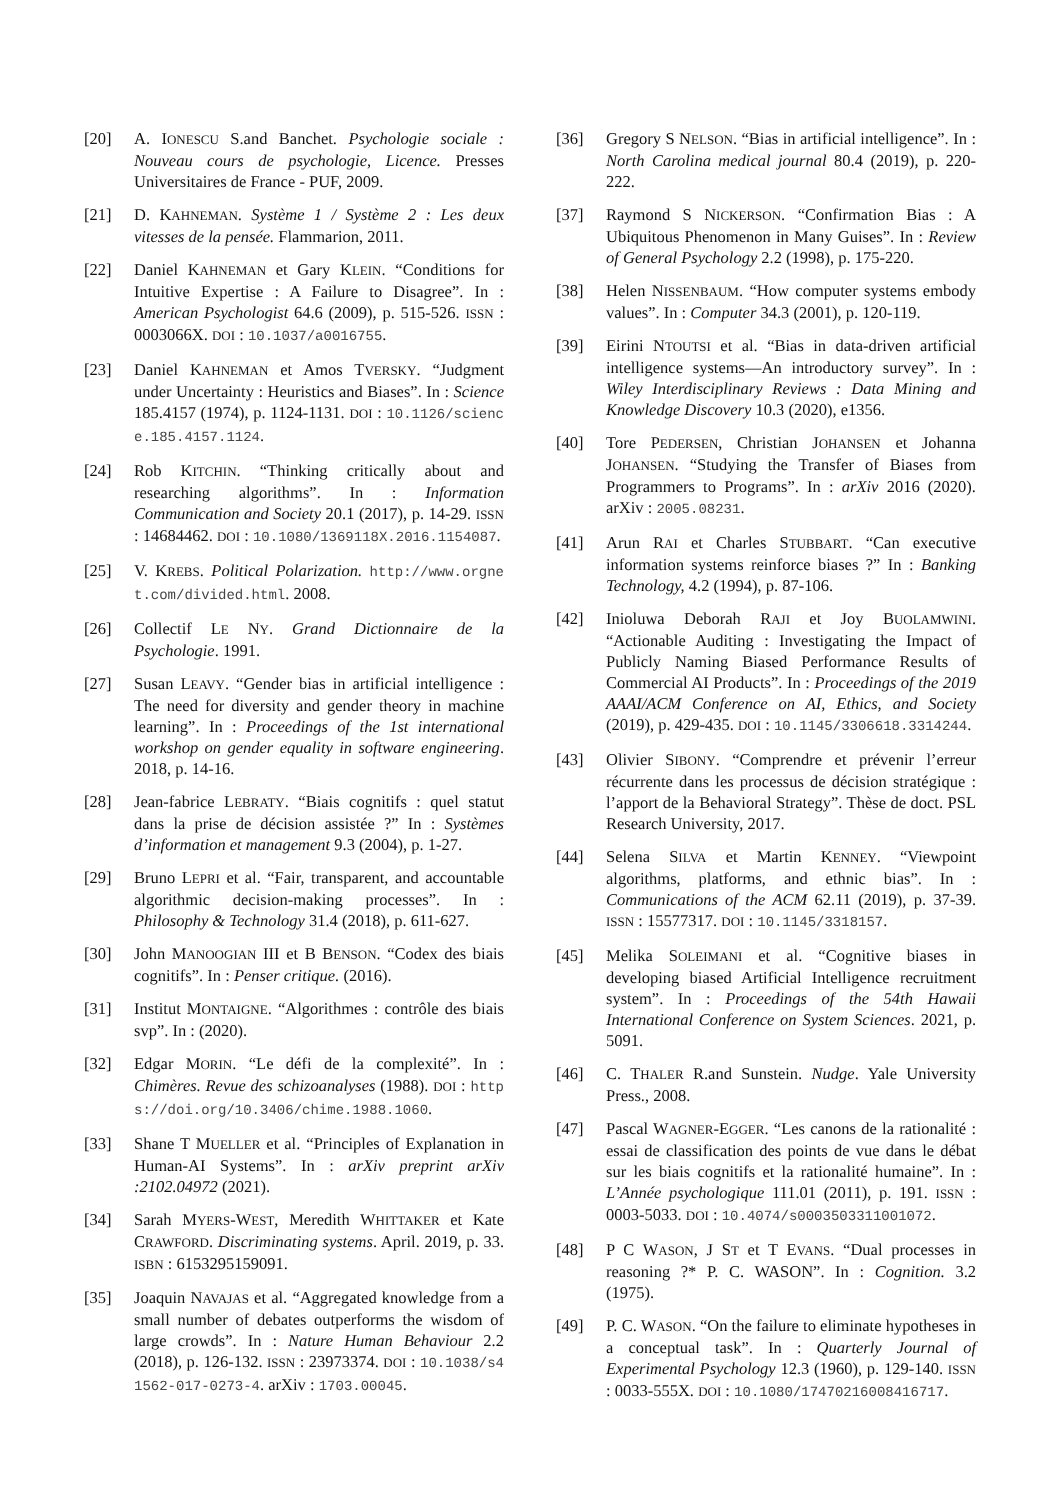[20] A. IONESCU S.and Banchet. Psychologie sociale : Nouveau cours de psychologie, Licence. Presses Universitaires de France - PUF, 2009.
[21] D. KAHNEMAN. Système 1 / Système 2 : Les deux vitesses de la pensée. Flammarion, 2011.
[22] Daniel KAHNEMAN et Gary KLEIN. “Conditions for Intuitive Expertise : A Failure to Disagree”. In : American Psychologist 64.6 (2009), p. 515-526. ISSN : 0003066X. DOI : 10.1037/a0016755.
[23] Daniel KAHNEMAN et Amos TVERSKY. “Judgment under Uncertainty : Heuristics and Biases”. In : Science 185.4157 (1974), p. 1124-1131. DOI : 10.1126/science.185.4157.1124.
[24] Rob KITCHIN. “Thinking critically about and researching algorithms”. In : Information Communication and Society 20.1 (2017), p. 14-29. ISSN : 14684462. DOI : 10.1080/1369118X.2016.1154087.
[25] V. KREBS. Political Polarization. http://www.orgnet.com/divided.html. 2008.
[26] Collectif LE NY. Grand Dictionnaire de la Psychologie. 1991.
[27] Susan LEAVY. “Gender bias in artificial intelligence : The need for diversity and gender theory in machine learning”. In : Proceedings of the 1st international workshop on gender equality in software engineering. 2018, p. 14-16.
[28] Jean-fabrice LEBRATY. “Biais cognitifs : quel statut dans la prise de décision assistée ?” In : Systèmes d’information et management 9.3 (2004), p. 1-27.
[29] Bruno LEPRI et al. “Fair, transparent, and accountable algorithmic decision-making processes”. In : Philosophy & Technology 31.4 (2018), p. 611-627.
[30] John MANOOGIAN III et B BENSON. “Codex des biais cognitifs”. In : Penser critique. (2016).
[31] Institut MONTAIGNE. “Algorithmes : contrôle des biais svp”. In : (2020).
[32] Edgar MORIN. “Le défi de la complexité”. In : Chimères. Revue des schizoanalyses (1988). DOI : https://doi.org/10.3406/chime.1988.1060.
[33] Shane T MUELLER et al. “Principles of Explanation in Human-AI Systems”. In : arXiv preprint arXiv :2102.04972 (2021).
[34] Sarah MYERS-WEST, Meredith WHITTAKER et Kate CRAWFORD. Discriminating systems. April. 2019, p. 33. ISBN : 6153295159091.
[35] Joaquin NAVAJAS et al. “Aggregated knowledge from a small number of debates outperforms the wisdom of large crowds”. In : Nature Human Behaviour 2.2 (2018), p. 126-132. ISSN : 23973374. DOI : 10.1038/s41562-017-0273-4. arXiv : 1703.00045.
[36] Gregory S NELSON. “Bias in artificial intelligence”. In : North Carolina medical journal 80.4 (2019), p. 220-222.
[37] Raymond S NICKERSON. “Confirmation Bias : A Ubiquitous Phenomenon in Many Guises”. In : Review of General Psychology 2.2 (1998), p. 175-220.
[38] Helen NISSENBAUM. “How computer systems embody values”. In : Computer 34.3 (2001), p. 120-119.
[39] Eirini NTOUTSI et al. “Bias in data-driven artificial intelligence systems—An introductory survey”. In : Wiley Interdisciplinary Reviews : Data Mining and Knowledge Discovery 10.3 (2020), e1356.
[40] Tore PEDERSEN, Christian JOHANSEN et Johanna JOHANSEN. “Studying the Transfer of Biases from Programmers to Programs”. In : arXiv 2016 (2020). arXiv : 2005.08231.
[41] Arun RAI et Charles STUBBART. “Can executive information systems reinforce biases ?” In : Banking Technology, 4.2 (1994), p. 87-106.
[42] Inioluwa Deborah RAJI et Joy BUOLAMWINI. “Actionable Auditing : Investigating the Impact of Publicly Naming Biased Performance Results of Commercial AI Products”. In : Proceedings of the 2019 AAAI/ACM Conference on AI, Ethics, and Society (2019), p. 429-435. DOI : 10.1145/3306618.3314244.
[43] Olivier SIBONY. “Comprendre et prévenir l’erreur récurrente dans les processus de décision stratégique : l’apport de la Behavioral Strategy”. Thèse de doct. PSL Research University, 2017.
[44] Selena SILVA et Martin KENNEY. “Viewpoint algorithms, platforms, and ethnic bias”. In : Communications of the ACM 62.11 (2019), p. 37-39. ISSN : 15577317. DOI : 10.1145/3318157.
[45] Melika SOLEIMANI et al. “Cognitive biases in developing biased Artificial Intelligence recruitment system”. In : Proceedings of the 54th Hawaii International Conference on System Sciences. 2021, p. 5091.
[46] C. THALER R.and Sunstein. Nudge. Yale University Press., 2008.
[47] Pascal WAGNER-EGGER. “Les canons de la rationalité : essai de classification des points de vue dans le débat sur les biais cognitifs et la rationalité humaine”. In : L’Année psychologique 111.01 (2011), p. 191. ISSN : 0003-5033. DOI : 10.4074/s0003503311001072.
[48] P C WASON, J ST et T EVANS. “Dual processes in reasoning ?* P. C. WASON”. In : Cognition. 3.2 (1975).
[49] P. C. WASON. “On the failure to eliminate hypotheses in a conceptual task”. In : Quarterly Journal of Experimental Psychology 12.3 (1960), p. 129-140. ISSN : 0033-555X. DOI : 10.1080/17470216008416717.